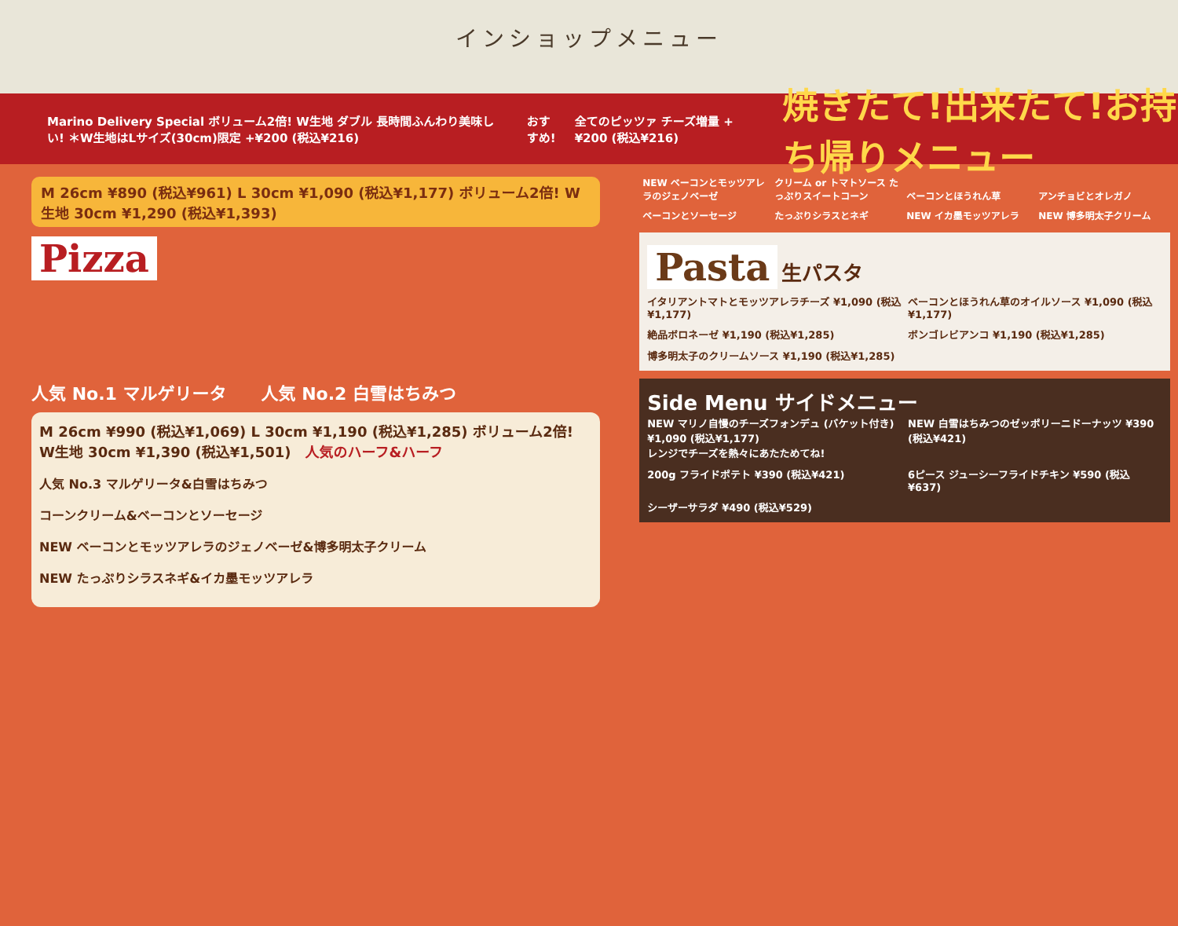インショップメニュー
Marino Delivery Special ボリューム2倍! W生地 ダブル 長時間ふんわり美味しい! ＊W生地はLサイズ(30cm)限定 +¥200 (税込¥216) おすすめ! 全てのピッツァ チーズ増量 +¥200 (税込¥216)
焼きたて!出来たて!お持ち帰りメニュー
M 26cm ¥890 (税込¥961) L 30cm ¥1,090 (税込¥1,177) ボリューム2倍! W生地 30cm ¥1,290 (税込¥1,393)
Pizza
人気 No.1 マルゲリータ　　人気 No.2 白雪はちみつ
M 26cm ¥990 (税込¥1,069) L 30cm ¥1,190 (税込¥1,285) ボリューム2倍! W生地 30cm ¥1,390 (税込¥1,501)　人気のハーフ&ハーフ
人気 No.3 マルゲリータ&白雪はちみつ
コーンクリーム&ベーコンとソーセージ
NEW ベーコンとモッツアレラのジェノベーゼ&博多明太子クリーム
NEW たっぷりシラスネギ&イカ墨モッツアレラ
NEW ベーコンとモッツアレラのジェノベーゼ クリーム or トマトソース たっぷりスイートコーン ベーコンとほうれん草 アンチョビとオレガノ
ベーコンとソーセージ たっぷりシラスとネギ NEW イカ墨モッツアレラ NEW 博多明太子クリーム
Pasta
生パスタ
イタリアントマトとモッツアレラチーズ ¥1,090 (税込¥1,177)
ベーコンとほうれん草のオイルソース ¥1,090 (税込¥1,177)
絶品ボロネーゼ ¥1,190 (税込¥1,285)
ボンゴレビアンコ ¥1,190 (税込¥1,285)
博多明太子のクリームソース ¥1,190 (税込¥1,285)
Side Menu サイドメニュー
NEW マリノ自慢のチーズフォンデュ (バケット付き) ¥1,090 (税込¥1,177)
レンジでチーズを熱々にあたためてね!
NEW 白雪はちみつのゼッポリーニドーナッツ ¥390 (税込¥421)
200g フライドポテト ¥390 (税込¥421)
6ピース ジューシーフライドチキン ¥590 (税込¥637)
シーザーサラダ ¥490 (税込¥529)